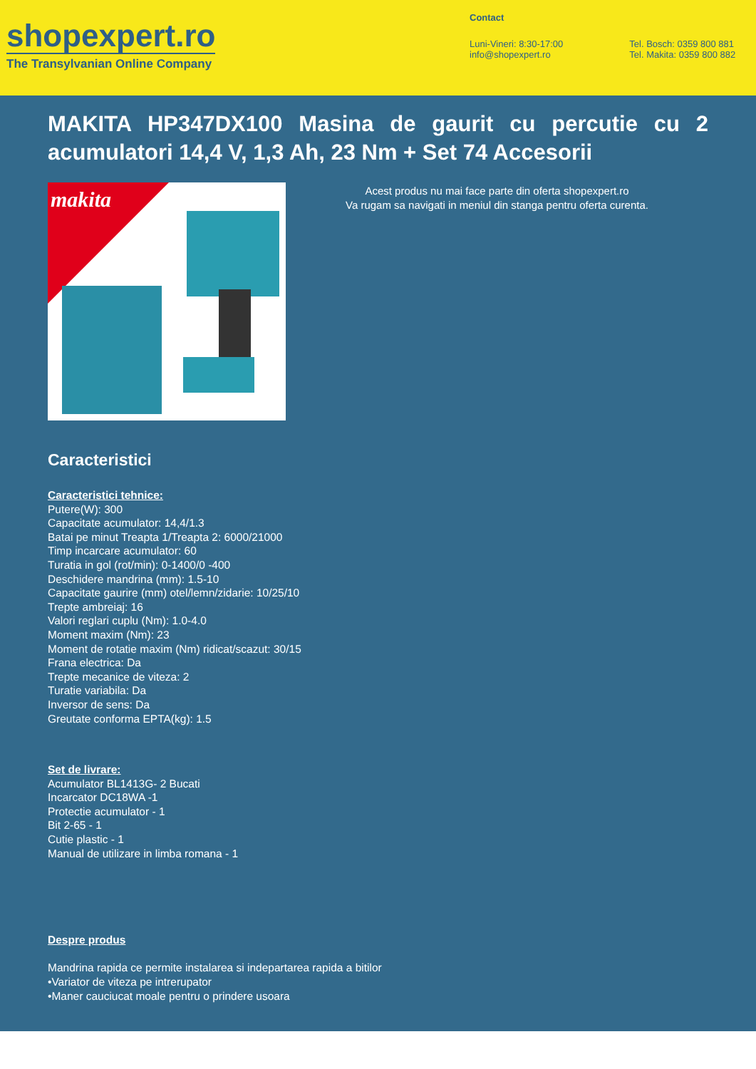shopexpert.ro
The Transylvanian Online Company
Contact
Luni-Vineri: 8:30-17:00
info@shopexpert.ro
Tel. Bosch: 0359 800 881
Tel. Makita: 0359 800 882
MAKITA HP347DX100 Masina de gaurit cu percutie cu 2 acumulatori 14,4 V, 1,3 Ah, 23 Nm + Set 74 Accesorii
makita
Acest produs nu mai face parte din oferta shopexpert.ro
Va rugam sa navigati in meniul din stanga pentru oferta curenta.
Caracteristici
Caracteristici tehnice:
Putere(W): 300
Capacitate acumulator: 14,4/1.3
Batai pe minut Treapta 1/Treapta 2: 6000/21000
Timp incarcare acumulator: 60
Turatia in gol (rot/min): 0-1400/0 -400
Deschidere mandrina (mm): 1.5-10
Capacitate gaurire (mm) otel/lemn/zidarie: 10/25/10
Trepte ambreiaj: 16
Valori reglari cuplu (Nm): 1.0-4.0
Moment maxim (Nm): 23
Moment de rotatie maxim (Nm) ridicat/scazut: 30/15
Frana electrica: Da
Trepte mecanice de viteza: 2
Turatie variabila: Da
Inversor de sens: Da
Greutate conforma EPTA(kg): 1.5
Set de livrare:
Acumulator BL1413G- 2 Bucati
Incarcator DC18WA -1
Protectie acumulator - 1
Bit 2-65 - 1
Cutie plastic - 1
Manual de utilizare in limba romana - 1
Despre produs
Mandrina rapida ce permite instalarea si indepartarea rapida a bitilor
•Variator de viteza pe intrerupator
•Maner cauciucat moale pentru o prindere usoara